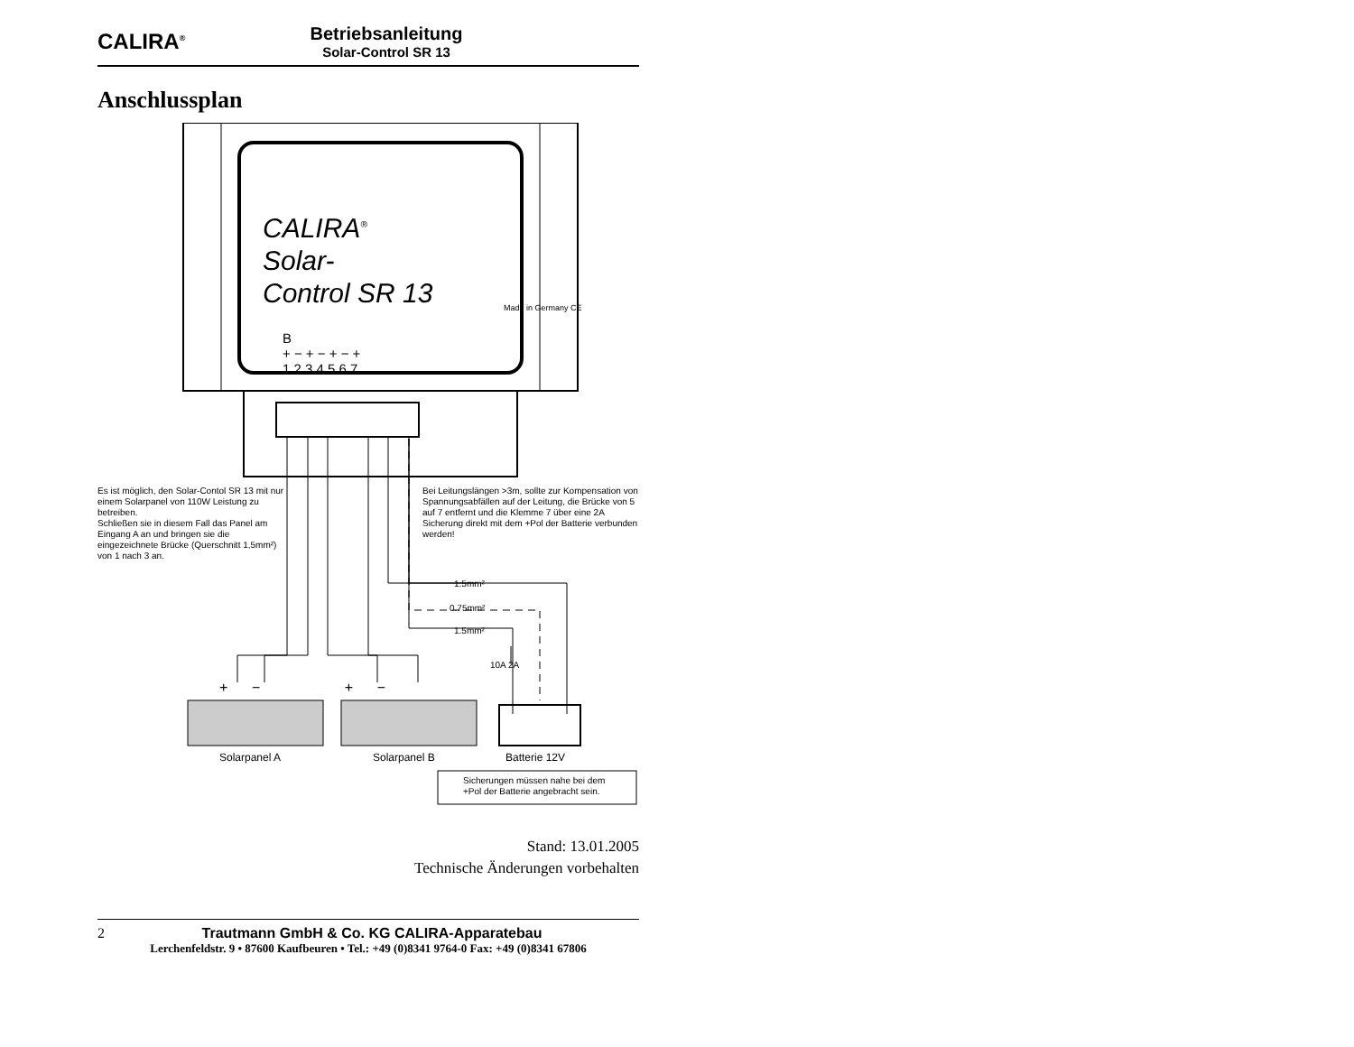CALIRA<sup>®</sup>
Betriebsanleitung
Solar-Control SR 13
Anschlussplan
CALIRA<sup>®</sup>
Solar-
Control SR 13
B
+ − + − + − +
1 2 3 4 5 6 7
Made in Germany CE
Es ist möglich, den Solar-Contol SR 13 mit nur einem Solarpanel von 110W Leistung zu betreiben.
Schließen sie in diesem Fall das Panel am Eingang A an und bringen sie die eingezeichnete Brücke (Querschnitt 1,5mm²) von 1 nach 3 an.
Bei Leitungslängen >3m, sollte zur Kompensation von Spannungsabfällen auf der Leitung, die Brücke von 5 auf 7 entfernt und die Klemme 7 über eine 2A Sicherung direkt mit dem +Pol der Batterie verbunden werden!
1.5mm²
0.75mm²
1.5mm²
10A 2A
+ − + −
Solarpanel A Solarpanel B Batterie 12V
Sicherungen müssen nahe bei dem
+Pol der Batterie angebracht sein.
Stand: 13.01.2005
Technische Änderungen vorbehalten
2 Trautmann GmbH & Co. KG CALIRA-Apparatebau
Lerchenfeldstr. 9 • 87600 Kaufbeuren • Tel.: +49 (0)8341 9764-0 Fax: +49 (0)8341 67806